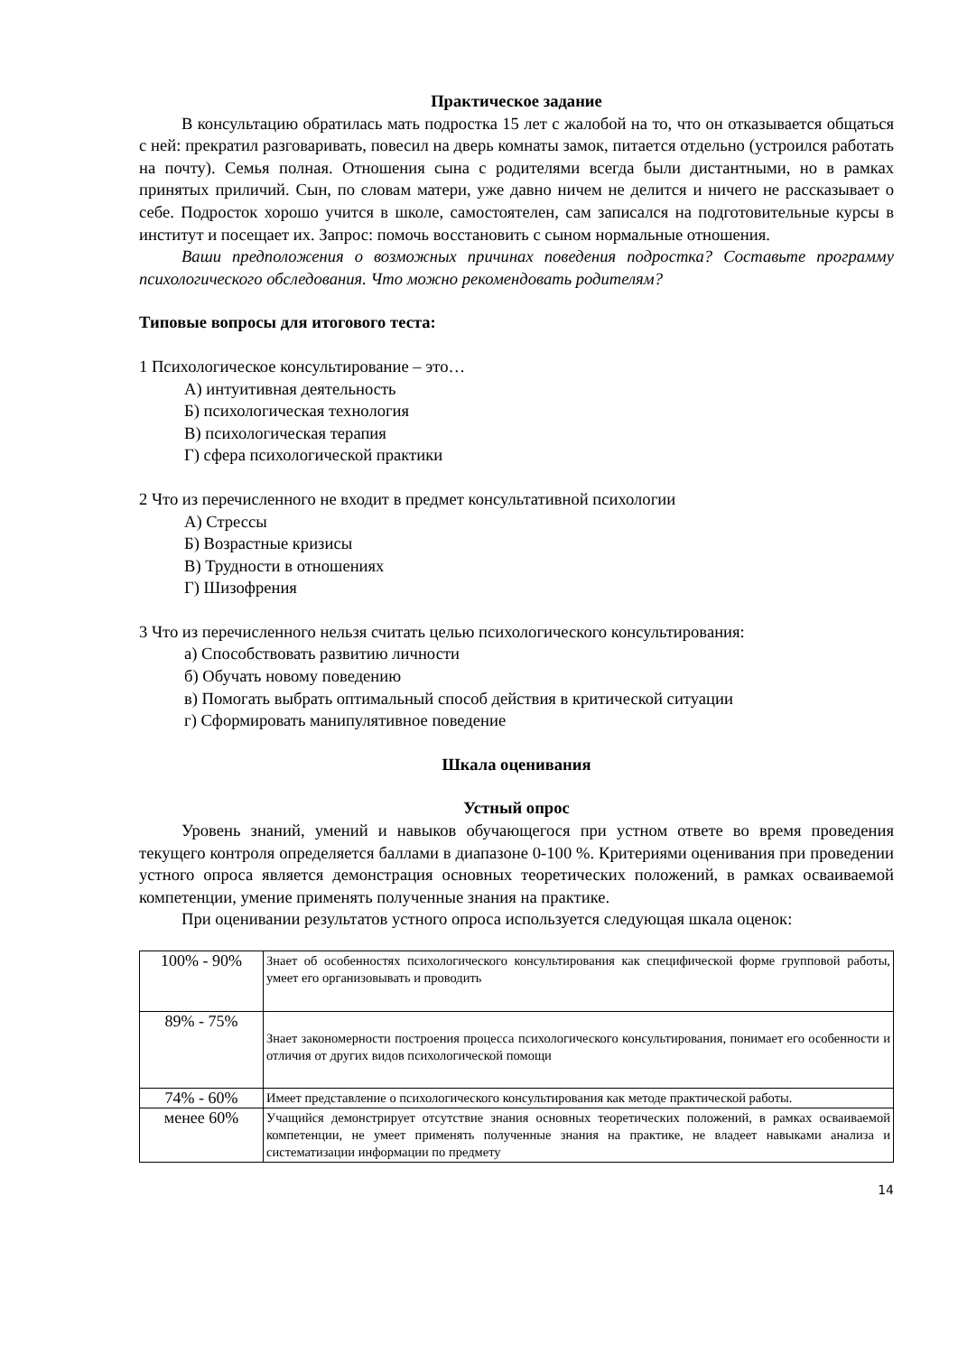Практическое задание
В консультацию обратилась мать подростка 15 лет с жалобой на то, что он отказывается общаться с ней: прекратил разговаривать, повесил на дверь комнаты замок, питается отдельно (устроился работать на почту). Семья полная. Отношения сына с родителями всегда были дистантными, но в рамках принятых приличий. Сын, по словам матери, уже давно ничем не делится и ничего не рассказывает о себе. Подросток хорошо учится в школе, самостоятелен, сам записался на подготовительные курсы в институт и посещает их. Запрос: помочь восстановить с сыном нормальные отношения.
Ваши предположения о возможных причинах поведения подростка? Составьте программу психологического обследования. Что можно рекомендовать родителям?
Типовые вопросы для итогового теста:
1 Психологическое консультирование – это…
А) интуитивная деятельность
Б) психологическая технология
В) психологическая терапия
Г) сфера психологической практики
2 Что из перечисленного не входит в предмет консультативной психологии
А) Стрессы
Б) Возрастные кризисы
В) Трудности в отношениях
Г) Шизофрения
3 Что из перечисленного нельзя считать целью психологического консультирования:
а) Способствовать развитию личности
б) Обучать новому поведению
в) Помогать выбрать оптимальный способ действия в критической ситуации
г) Сформировать манипулятивное поведение
Шкала оценивания
Устный опрос
Уровень знаний, умений и навыков обучающегося при устном ответе во время проведения текущего контроля определяется баллами в диапазоне 0-100 %. Критериями оценивания при проведении устного опроса является демонстрация основных теоретических положений, в рамках осваиваемой компетенции, умение применять полученные знания на практике.
При оценивании результатов устного опроса используется следующая шкала оценок:
| 100% - 90% | Знает об особенностях психологического консультирования как специфической форме групповой работы, умеет его организовывать и проводить |
| 89% - 75% | Знает закономерности построения процесса психологического консультирования, понимает его особенности и отличия от других видов психологической помощи |
| 74% - 60% | Имеет представление о психологического консультирования как методе практической работы. |
| менее 60% | Учащийся демонстрирует отсутствие знания основных теоретических положений, в рамках осваиваемой компетенции, не умеет применять полученные знания на практике, не владеет навыками анализа и систематизации информации по предмету |
14